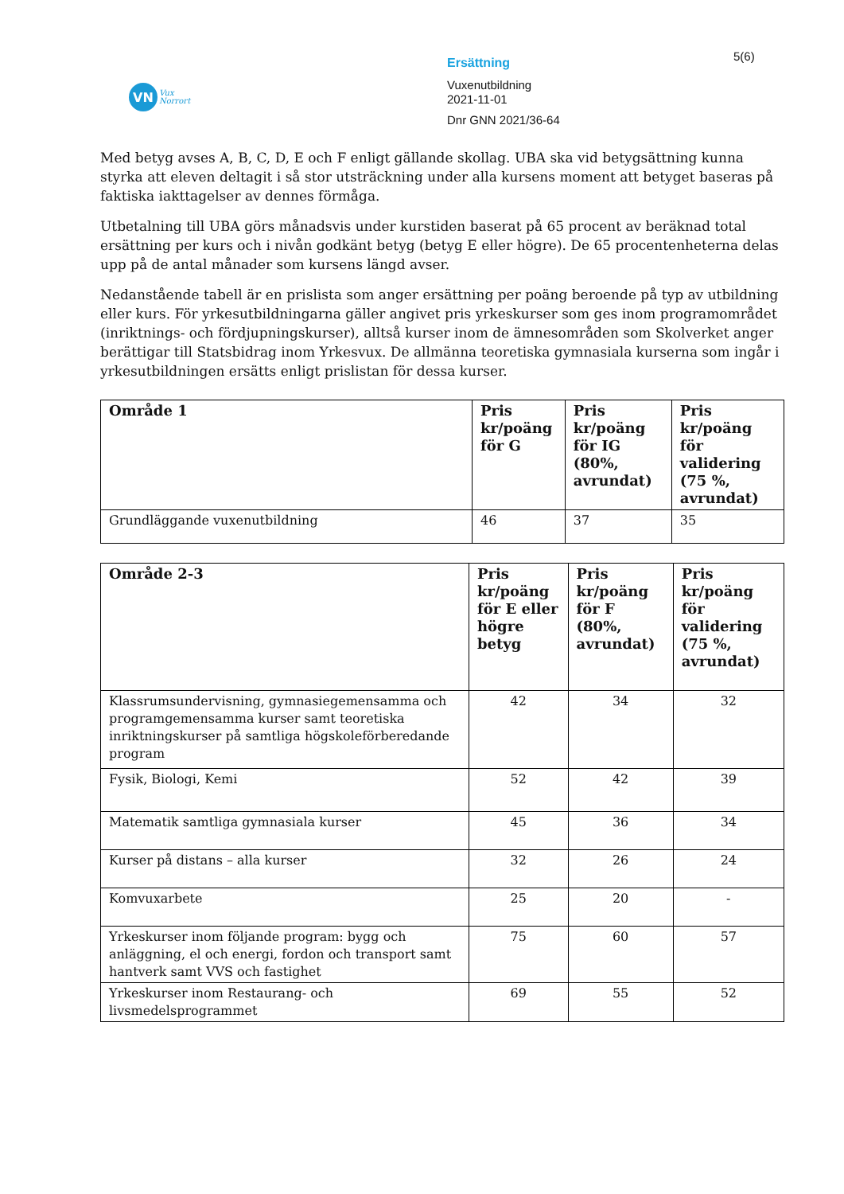VN
Vux
Norrort
Ersättning
Vuxenutbildning
2021-11-01
Dnr GNN 2021/36-64
5(6)
Med betyg avses A, B, C, D, E och F enligt gällande skollag. UBA ska vid betygsättning kunna styrka att eleven deltagit i så stor utsträckning under alla kursens moment att betyget baseras på faktiska iakttagelser av dennes förmåga.
Utbetalning till UBA görs månadsvis under kurstiden baserat på 65 procent av beräknad total ersättning per kurs och i nivån godkänt betyg (betyg E eller högre). De 65 procentenheterna delas upp på de antal månader som kursens längd avser.
Nedanstående tabell är en prislista som anger ersättning per poäng beroende på typ av utbildning eller kurs. För yrkesutbildningarna gäller angivet pris yrkeskurser som ges inom programområdet (inriktnings- och fördjupningskurser), alltså kurser inom de ämnesområden som Skolverket anger berättigar till Statsbidrag inom Yrkesvux. De allmänna teoretiska gymnasiala kurserna som ingår i yrkesutbildningen ersätts enligt prislistan för dessa kurser.
| Område 1 | Pris kr/poäng för G | Pris kr/poäng för IG (80%, avrundat) | Pris kr/poäng för validering (75 %, avrundat) |
| --- | --- | --- | --- |
| Grundläggande vuxenutbildning | 46 | 37 | 35 |
| Område 2-3 | Pris kr/poäng för E eller högre betyg | Pris kr/poäng för F (80%, avrundat) | Pris kr/poäng för validering (75 %, avrundat) |
| --- | --- | --- | --- |
| Klassrumsundervisning, gymnasiegemensamma och programgemensamma kurser samt teoretiska inriktningskurser på samtliga högskoleförberedande program | 42 | 34 | 32 |
| Fysik, Biologi, Kemi | 52 | 42 | 39 |
| Matematik samtliga gymnasiala kurser | 45 | 36 | 34 |
| Kurser på distans – alla kurser | 32 | 26 | 24 |
| Komvuxarbete | 25 | 20 | - |
| Yrkeskurser inom följande program: bygg och anläggning, el och energi, fordon och transport samt hantverk samt VVS och fastighet | 75 | 60 | 57 |
| Yrkeskurser inom Restaurang- och livsmedelsprogrammet | 69 | 55 | 52 |